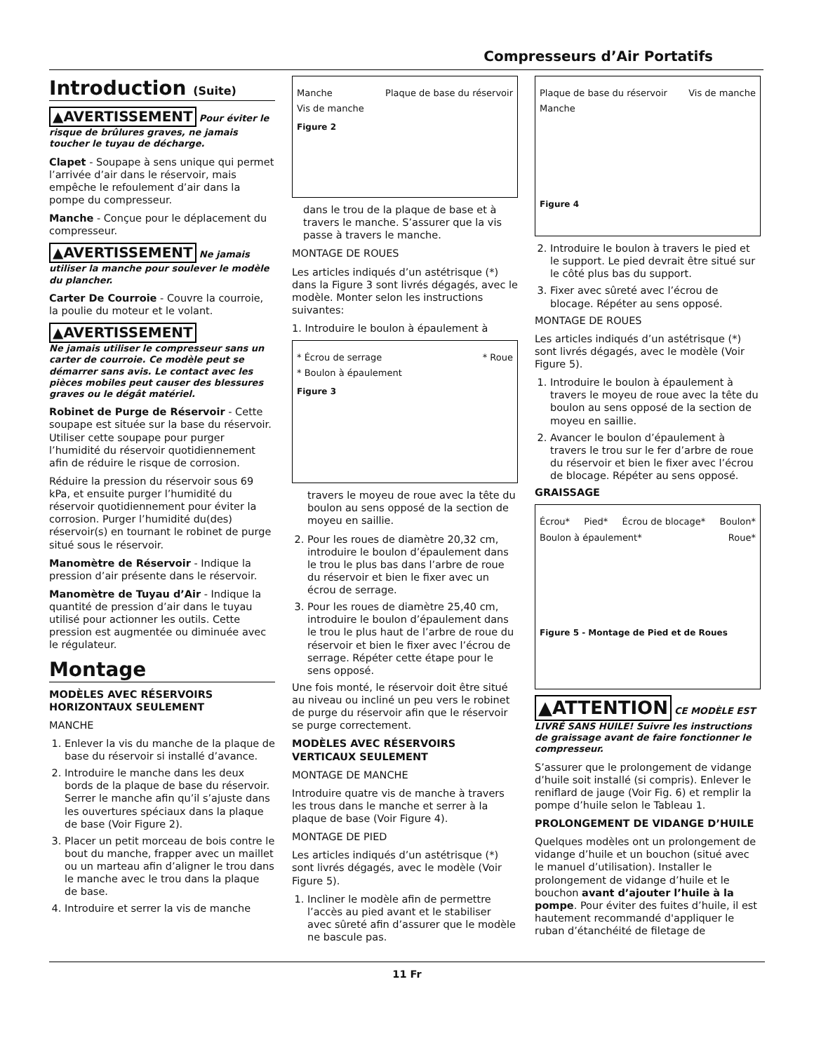Compresseurs d’Air Portatifs
Introduction (Suite)
▲AVERTISSEMENT Pour éviter le risque de brûlures graves, ne jamais toucher le tuyau de décharge.
Clapet - Soupape à sens unique qui permet l’arrivée d’air dans le réservoir, mais empêche le refoulement d’air dans la pompe du compresseur.
Manche - Conçue pour le déplacement du compresseur.
▲AVERTISSEMENT Ne jamais utiliser la manche pour soulever le modèle du plancher.
Carter De Courroie - Couvre la courroie, la poulie du moteur et le volant.
▲AVERTISSEMENT
Ne jamais utiliser le compresseur sans un carter de courroie. Ce modèle peut se démarrer sans avis. Le contact avec les pièces mobiles peut causer des blessures graves ou le dégât matériel.
Robinet de Purge de Réservoir - Cette soupape est située sur la base du réservoir. Utiliser cette soupape pour purger l’humidité du réservoir quotidiennement afin de réduire le risque de corrosion.
Réduire la pression du réservoir sous 69 kPa, et ensuite purger l’humidité du réservoir quotidiennement pour éviter la corrosion. Purger l’humidité du(des) réservoir(s) en tournant le robinet de purge situé sous le réservoir.
Manomètre de Réservoir - Indique la pression d’air présente dans le réservoir.
Manomètre de Tuyau d’Air - Indique la quantité de pression d’air dans le tuyau utilisé pour actionner les outils. Cette pression est augmentée ou diminuée avec le régulateur.
Montage
MODÈLES AVEC RÉSERVOIRS HORIZONTAUX SEULEMENT
MANCHE
1. Enlever la vis du manche de la plaque de base du réservoir si installé d’avance.
2. Introduire le manche dans les deux bords de la plaque de base du réservoir. Serrer le manche afin qu’il s’ajuste dans les ouvertures spéciaux dans la plaque de base (Voir Figure 2).
3. Placer un petit morceau de bois contre le bout du manche, frapper avec un maillet ou un marteau afin d’aligner le trou dans le manche avec le trou dans la plaque de base.
4. Introduire et serrer la vis de manche
Manche Plaque de base du réservoir Vis de manche
Figure 2
dans le trou de la plaque de base et à travers le manche. S’assurer que la vis passe à travers le manche.
MONTAGE DE ROUES
Les articles indiqués d’un astétrisque (*) dans la Figure 3 sont livrés dégagés, avec le modèle. Monter selon les instructions suivantes:
1. Introduire le boulon à épaulement à
* Écrou de serrage * Roue * Boulon à épaulement
Figure 3
travers le moyeu de roue avec la tête du boulon au sens opposé de la section de moyeu en saillie.
2. Pour les roues de diamètre 20,32 cm, introduire le boulon d’épaulement dans le trou le plus bas dans l’arbre de roue du réservoir et bien le fixer avec un écrou de serrage.
3. Pour les roues de diamètre 25,40 cm, introduire le boulon d’épaulement dans le trou le plus haut de l’arbre de roue du réservoir et bien le fixer avec l’écrou de serrage. Répéter cette étape pour le sens opposé.
Une fois monté, le réservoir doit être situé au niveau ou incliné un peu vers le robinet de purge du réservoir afin que le réservoir se purge correctement.
MODÈLES AVEC RÉSERVOIRS VERTICAUX SEULEMENT
MONTAGE DE MANCHE
Introduire quatre vis de manche à travers les trous dans le manche et serrer à la plaque de base (Voir Figure 4).
MONTAGE DE PIED
Les articles indiqués d’un astétrisque (*) sont livrés dégagés, avec le modèle (Voir Figure 5).
1. Incliner le modèle afin de permettre l’accès au pied avant et le stabiliser avec sûreté afin d’assurer que le modèle ne bascule pas.
Plaque de base du réservoir Vis de manche Manche
Figure 4
2. Introduire le boulon à travers le pied et le support. Le pied devrait être situé sur le côté plus bas du support.
3. Fixer avec sûreté avec l’écrou de blocage. Répéter au sens opposé.
MONTAGE DE ROUES
Les articles indiqués d’un astétrisque (*) sont livrés dégagés, avec le modèle (Voir Figure 5).
1. Introduire le boulon à épaulement à travers le moyeu de roue avec la tête du boulon au sens opposé de la section de moyeu en saillie.
2. Avancer le boulon d’épaulement à travers le trou sur le fer d’arbre de roue du réservoir et bien le fixer avec l’écrou de blocage. Répéter au sens opposé.
GRAISSAGE
Écrou* Pied* Écrou de blocage* Boulon* Boulon à épaulement* Roue*
Figure 5 - Montage de Pied et de Roues
▲ATTENTION CE MODÈLE EST LIVRÉ SANS HUILE! Suivre les instructions de graissage avant de faire fonctionner le compresseur.
S’assurer que le prolongement de vidange d’huile soit installé (si compris). Enlever le reniflard de jauge (Voir Fig. 6) et remplir la pompe d’huile selon le Tableau 1.
PROLONGEMENT DE VIDANGE D’HUILE
Quelques modèles ont un prolongement de vidange d’huile et un bouchon (situé avec le manuel d’utilisation). Installer le prolongement de vidange d’huile et le bouchon avant d’ajouter l’huile à la pompe. Pour éviter des fuites d’huile, il est hautement recommandé d'appliquer le ruban d’étanchéité de filetage de
11 Fr